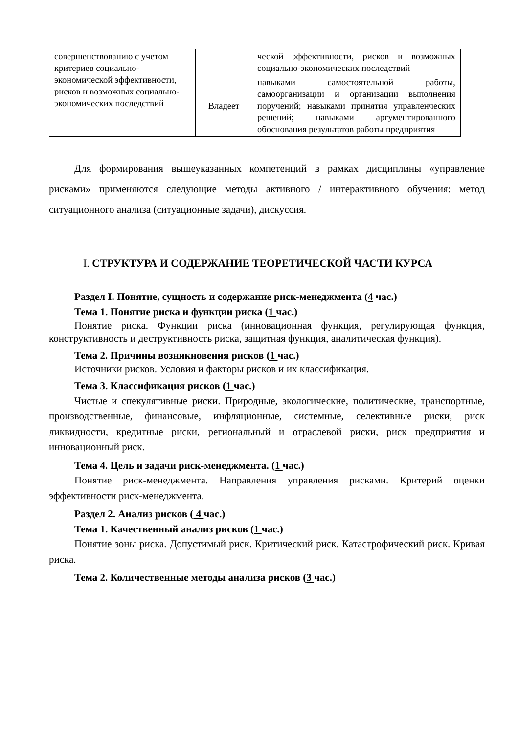| совершенствованию с учетом критериев социально-экономической эффективности, рисков и возможных социально-экономических последствий | | ческой эффективности, рисков и возможных социально-экономических последствий |
| | Владеет | навыками самостоятельной работы, самоорганизации и организации выполнения поручений; навыками принятия управленческих решений; навыками аргументированного обоснования результатов работы предприятия |
Для формирования вышеуказанных компетенций в рамках дисциплины «управление рисками» применяются следующие методы активного / интерактивного обучения: метод ситуационного анализа (ситуационные задачи), дискуссия.
I. СТРУКТУРА И СОДЕРЖАНИЕ ТЕОРЕТИЧЕСКОЙ ЧАСТИ КУРСА
Раздел I. Понятие, сущность и содержание риск-менеджмента (4 час.)
Тема 1. Понятие риска и функции риска (1 час.)
Понятие риска. Функции риска (инновационная функция, регулирующая функция, конструктивность и деструктивность риска, защитная функция, аналитическая функция).
Тема 2. Причины возникновения рисков (1 час.)
Источники рисков. Условия и факторы рисков и их классификация.
Тема 3. Классификация рисков (1 час.)
Чистые и спекулятивные риски. Природные, экологические, политические, транспортные, производственные, финансовые, инфляционные, системные, селективные риски, риск ликвидности, кредитные риски, региональный и отраслевой риски, риск предприятия и инновационный риск.
Тема 4. Цель и задачи риск-менеджмента. (1 час.)
Понятие риск-менеджмента. Направления управления рисками. Критерий оценки эффективности риск-менеджмента.
Раздел 2. Анализ рисков ( 4 час.)
Тема 1. Качественный анализ рисков (1 час.)
Понятие зоны риска. Допустимый риск. Критический риск. Катастрофический риск. Кривая риска.
Тема 2. Количественные методы анализа рисков (3 час.)